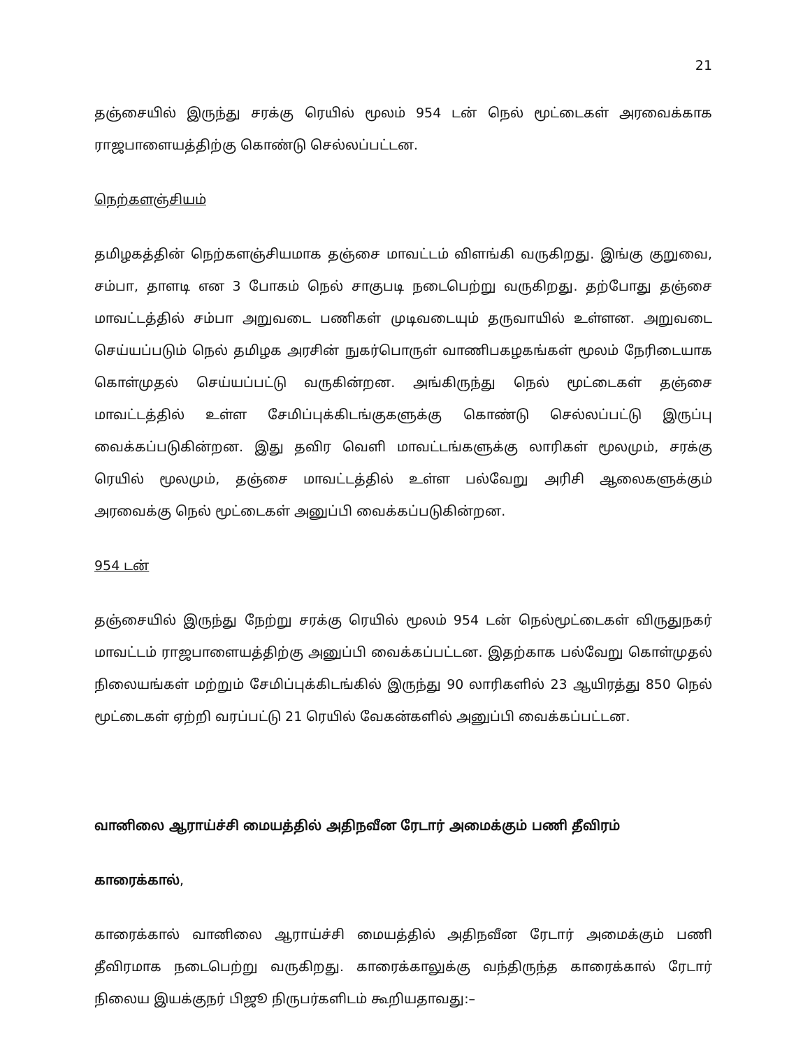21
தஞ்சையில் இருந்து சரக்கு ரெயில் மூலம் 954 டன் நெல் மூட்டைகள் அரவைக்காக ராஜபாளையத்திற்கு கொண்டு செல்லப்பட்டன.
நெற்களஞ்சியம்
தமிழகத்தின் நெற்களஞ்சியமாக தஞ்சை மாவட்டம் விளங்கி வருகிறது. இங்கு குறுவை, சம்பா, தாளடி என 3 போகம் நெல் சாகுபடி நடைபெற்று வருகிறது. தற்போது தஞ்சை மாவட்டத்தில் சம்பா அறுவடை பணிகள் முடிவடையும் தருவாயில் உள்ளன. அறுவடை செய்யப்படும் நெல் தமிழக அரசின் நுகர்பொருள் வாணிபகழகங்கள் மூலம் நேரிடையாக கொள்முதல் செய்யப்பட்டு வருகின்றன. அங்கிருந்து நெல் மூட்டைகள் தஞ்சை மாவட்டத்தில் உள்ள சேமிப்புக்கிடங்குகளுக்கு கொண்டு செல்லப்பட்டு இருப்பு வைக்கப்படுகின்றன. இது தவிர வெளி மாவட்டங்களுக்கு லாரிகள் மூலமும், சரக்கு ரெயில் மூலமும், தஞ்சை மாவட்டத்தில் உள்ள பல்வேறு அரிசி ஆலைகளுக்கும் அரவைக்கு நெல் மூட்டைகள் அனுப்பி வைக்கப்படுகின்றன.
954 டன்
தஞ்சையில் இருந்து நேற்று சரக்கு ரெயில் மூலம் 954 டன் நெல்மூட்டைகள் விருதுநகர் மாவட்டம் ராஜபாளையத்திற்கு அனுப்பி வைக்கப்பட்டன. இதற்காக பல்வேறு கொள்முதல் நிலையங்கள் மற்றும் சேமிப்புக்கிடங்கில் இருந்து 90 லாரிகளில் 23 ஆயிரத்து 850 நெல் மூட்டைகள் ஏற்றி வரப்பட்டு 21 ரெயில் வேகன்களில் அனுப்பி வைக்கப்பட்டன.
வானிலை ஆராய்ச்சி மையத்தில் அதிநவீன ரேடார் அமைக்கும் பணி தீவிரம்
காரைக்கால்,
காரைக்கால் வானிலை ஆராய்ச்சி மையத்தில் அதிநவீன ரேடார் அமைக்கும் பணி தீவிரமாக நடைபெற்று வருகிறது. காரைக்காலுக்கு வந்திருந்த காரைக்கால் ரேடார் நிலைய இயக்குநர் பிஜூ நிருபர்களிடம் கூறியதாவது:–